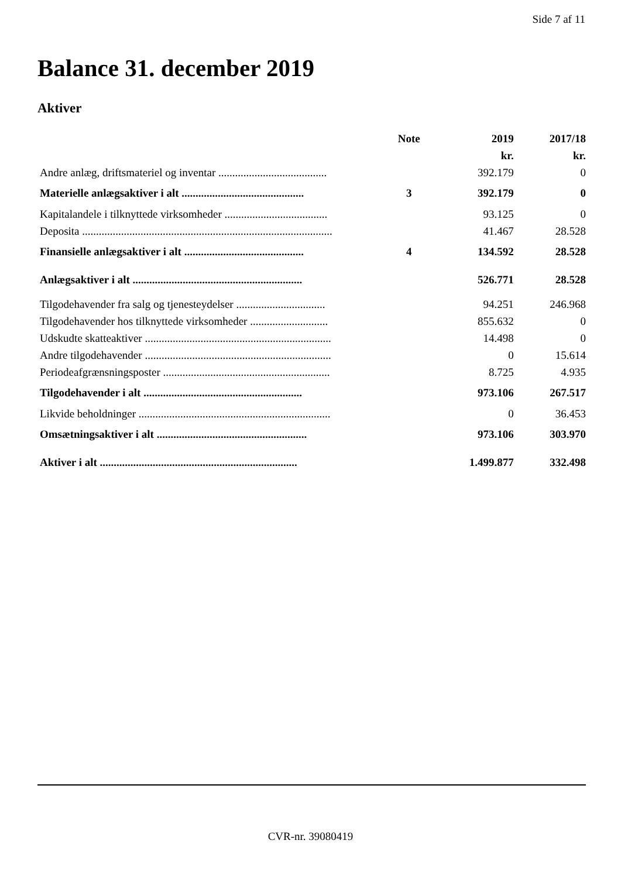Side 7 af 11
Balance 31. december 2019
Aktiver
| | Note | 2019 | 2017/18 |
| --- | --- | --- | --- |
| | | kr. | kr. |
| Andre anlæg, driftsmateriel og inventar ....................................... | | 392.179 | 0 |
| Materielle anlægsaktiver i alt ............................................ | 3 | 392.179 | 0 |
| Kapitalandele i tilknyttede virksomheder ..................................... | | 93.125 | 0 |
| Deposita .......................................................................................... | | 41.467 | 28.528 |
| Finansielle anlægsaktiver i alt ........................................... | 4 | 134.592 | 28.528 |
| Anlægsaktiver i alt ............................................................. | | 526.771 | 28.528 |
| Tilgodehavender fra salg og tjenesteydelser ................................ | | 94.251 | 246.968 |
| Tilgodehavender hos tilknyttede virksomheder ............................ | | 855.632 | 0 |
| Udskudte skatteaktiver ................................................................... | | 14.498 | 0 |
| Andre tilgodehavender ................................................................... | | 0 | 15.614 |
| Periodeafgrænsningsposter ............................................................ | | 8.725 | 4.935 |
| Tilgodehavender i alt ......................................................... | | 973.106 | 267.517 |
| Likvide beholdninger ..................................................................... | | 0 | 36.453 |
| Omsætningsaktiver i alt ...................................................... | | 973.106 | 303.970 |
| Aktiver i alt ....................................................................... | | 1.499.877 | 332.498 |
CVR-nr. 39080419